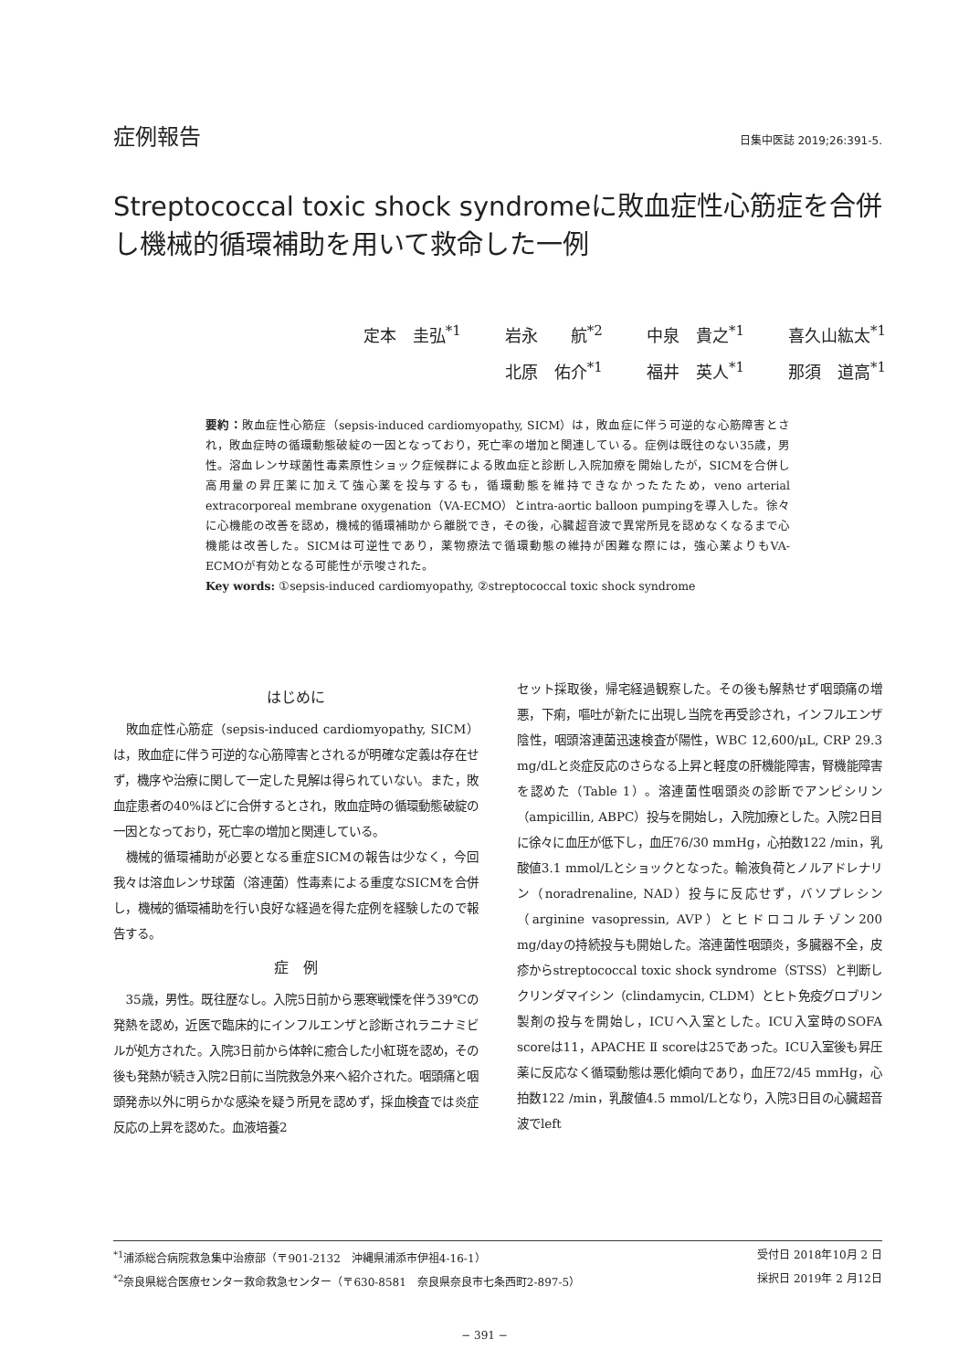症例報告 日集中医誌 2019;26:391-5.
Streptococcal toxic shock syndromeに敗血症性心筋症を合併し機械的循環補助を用いて救命した一例
定本　圭弘<sup>*1</sup> 岩永　　航<sup>*2</sup> 中泉　貴之<sup>*1</sup> 喜久山紘太<sup>*1</sup>
北原　佑介<sup>*1</sup> 福井　英人<sup>*1</sup> 那須　道高<sup>*1</sup>
要約：敗血症性心筋症（sepsis-induced cardiomyopathy, SICM）は，敗血症に伴う可逆的な心筋障害とされ，敗血症時の循環動態破綻の一因となっており，死亡率の増加と関連している。症例は既往のない35歳，男性。溶血レンサ球菌性毒素原性ショック症候群による敗血症と診断し入院加療を開始したが，SICMを合併し高用量の昇圧薬に加えて強心薬を投与するも，循環動態を維持できなかったたため，veno arterial extracorporeal membrane oxygenation（VA-ECMO）とintra-aortic balloon pumpingを導入した。徐々に心機能の改善を認め，機械的循環補助から離脱でき，その後，心臓超音波で異常所見を認めなくなるまで心機能は改善した。SICMは可逆性であり，薬物療法で循環動態の維持が困難な際には，強心薬よりもVA-ECMOが有効となる可能性が示唆された。
Key words: ①sepsis-induced cardiomyopathy, ②streptococcal toxic shock syndrome
はじめに
敗血症性心筋症（sepsis-induced cardiomyopathy, SICM）は，敗血症に伴う可逆的な心筋障害とされるが明確な定義は存在せず，機序や治療に関して一定した見解は得られていない。また，敗血症患者の40%ほどに合併するとされ，敗血症時の循環動態破綻の一因となっており，死亡率の増加と関連している。
機械的循環補助が必要となる重症SICMの報告は少なく，今回我々は溶血レンサ球菌（溶連菌）性毒素による重度なSICMを合併し，機械的循環補助を行い良好な経過を得た症例を経験したので報告する。
症　例
35歳，男性。既往歴なし。入院5日前から悪寒戦慄を伴う39℃の発熱を認め，近医で臨床的にインフルエンザと診断されラニナミビルが処方された。入院3日前から体幹に癒合した小紅斑を認め，その後も発熱が続き入院2日前に当院救急外来へ紹介された。咽頭痛と咽頭発赤以外に明らかな感染を疑う所見を認めず，採血検査では炎症反応の上昇を認めた。血液培養2
セット採取後，帰宅経過観察した。その後も解熱せず咽頭痛の増悪，下痢，嘔吐が新たに出現し当院を再受診され，インフルエンザ陰性，咽頭溶連菌迅速検査が陽性，WBC 12,600/μL, CRP 29.3 mg/dLと炎症反応のさらなる上昇と軽度の肝機能障害，腎機能障害を認めた（Table 1）。溶連菌性咽頭炎の診断でアンピシリン（ampicillin, ABPC）投与を開始し，入院加療とした。入院2日目に徐々に血圧が低下し，血圧76/30 mmHg，心拍数122 /min，乳酸値3.1 mmol/Lとショックとなった。輸液負荷とノルアドレナリン（noradrenaline, NAD）投与に反応せず，バソプレシン（arginine vasopressin, AVP）とヒドロコルチゾン200 mg/dayの持続投与も開始した。溶連菌性咽頭炎，多臓器不全，皮疹からstreptococcal toxic shock syndrome（STSS）と判断しクリンダマイシン（clindamycin, CLDM）とヒト免疫グロブリン製剤の投与を開始し，ICUへ入室とした。ICU入室時のSOFA scoreは11，APACHE Ⅱ scoreは25であった。ICU入室後も昇圧薬に反応なく循環動態は悪化傾向であり，血圧72/45 mmHg，心拍数122 /min，乳酸値4.5 mmol/Lとなり，入院3日目の心臓超音波でleft
<sup>*1</sup>浦添総合病院救急集中治療部（〒901-2132　沖縄県浦添市伊祖4-16-1） 受付日 2018年10月 2 日
<sup>*2</sup>奈良県総合医療センター救命救急センター（〒630-8581　奈良県奈良市七条西町2-897-5） 採択日 2019年 2 月12日
− 391 −